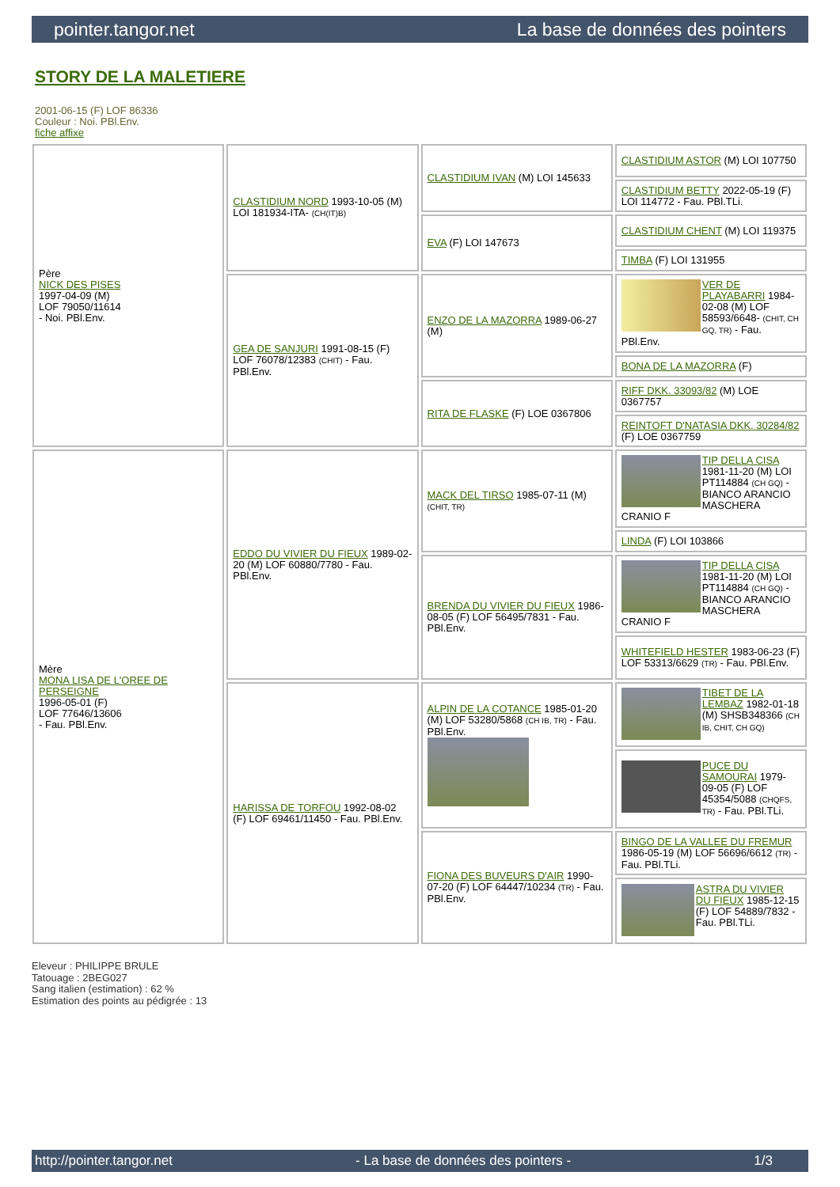pointer.tangor.net La base de données des pointers
STORY DE LA MALETIERE
2001-06-15 (F) LOF 86336
Couleur : Noi. PBl.Env.
fiche affixe
| Père NICK DES PISES 1997-04-09 (M) LOF 79050/11614 - Noi. PBl.Env. | CLASTIDIUM NORD 1993-10-05 (M) LOI 181934-ITA- (CH(IT)B) | CLASTIDIUM IVAN (M) LOI 145633 | CLASTIDIUM ASTOR (M) LOI 107750 |
| | | | CLASTIDIUM BETTY 2022-05-19 (F) LOI 114772 - Fau. PBl.TLi. |
| | | EVA (F) LOI 147673 | CLASTIDIUM CHENT (M) LOI 119375 |
| | | | TIMBA (F) LOI 131955 |
| | GEA DE SANJURI 1991-08-15 (F) LOF 76078/12383 (CHIT) - Fau. PBl.Env. | ENZO DE LA MAZORRA 1989-06-27 (M) | VER DE PLAYABARRI 1984-02-08 (M) LOF 58593/6648- (CHIT, CH GQ, TR) - Fau. PBl.Env. |
| | | | BONA DE LA MAZORRA (F) |
| | | RITA DE FLASKE (F) LOE 0367806 | RIFF DKK. 33093/82 (M) LOE 0367757 |
| | | | REINTOFT D'NATASIA DKK. 30284/82 (F) LOE 0367759 |
| Mère MONA LISA DE L'OREE DE PERSEIGNE 1996-05-01 (F) LOF 77646/13606 - Fau. PBl.Env. | EDDO DU VIVIER DU FIEUX 1989-02-20 (M) LOF 60880/7780 - Fau. PBl.Env. | MACK DEL TIRSO 1985-07-11 (M) (CHIT, TR) | TIP DELLA CISA 1981-11-20 (M) LOI PT114884 (CH GQ) - BIANCO ARANCIO MASCHERA CRANIO F |
| | | | LINDA (F) LOI 103866 |
| | | BRENDA DU VIVIER DU FIEUX 1986-08-05 (F) LOF 56495/7831 - Fau. PBl.Env. | TIP DELLA CISA 1981-11-20 (M) LOI PT114884 (CH GQ) - BIANCO ARANCIO MASCHERA CRANIO F |
| | | | WHITEFIELD HESTER 1983-06-23 (F) LOF 53313/6629 (TR) - Fau. PBl.Env. |
| | HARISSA DE TORFOU 1992-08-02 (F) LOF 69461/11450 - Fau. PBl.Env. | ALPIN DE LA COTANCE 1985-01-20 (M) LOF 53280/5868 (CH IB, TR) - Fau. PBl.Env. | TIBET DE LA LEMBAZ 1982-01-18 (M) SHSB348366 (CH IB, CHIT, CH GQ) |
| | | | PUCE DU SAMOURAI 1979-09-05 (F) LOF 45354/5088 (CHQFS, TR) - Fau. PBl.TLi. |
| | | FIONA DES BUVEURS D'AIR 1990-07-20 (F) LOF 64447/10234 (TR) - Fau. PBl.Env. | BINGO DE LA VALLEE DU FREMUR 1986-05-19 (M) LOF 56696/6612 (TR) - Fau. PBl.TLi. |
| | | | ASTRA DU VIVIER DU FIEUX 1985-12-15 (F) LOF 54889/7832 - Fau. PBl.TLi. |
Eleveur : PHILIPPE BRULE
Tatouage : 2BEG027
Sang italien (estimation) : 62 %
Estimation des points au pédigrée : 13
http://pointer.tangor.net - La base de données des pointers - 1/3